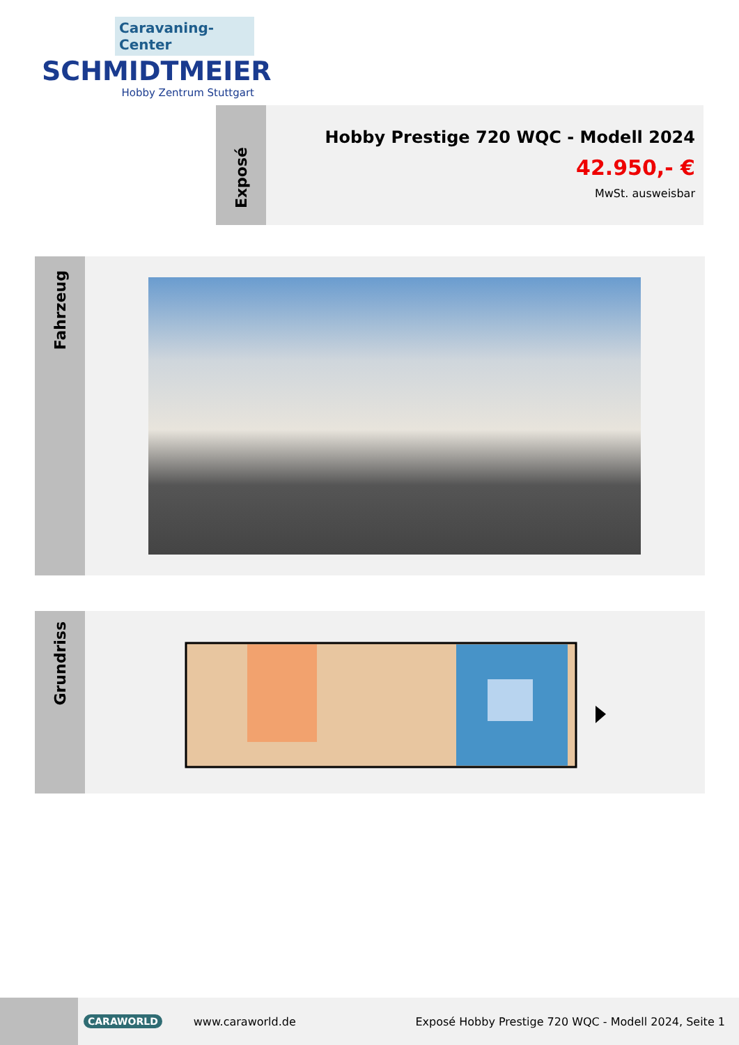Caravaning-Center
SCHMIDTMEIER
Hobby Zentrum Stuttgart
Exposé
Hobby Prestige 720 WQC - Modell 2024
42.950,- €
MwSt. ausweisbar
Fahrzeug
Grundriss
CARAWORLD www.caraworld.de
Exposé Hobby Prestige 720 WQC - Modell 2024, Seite 1